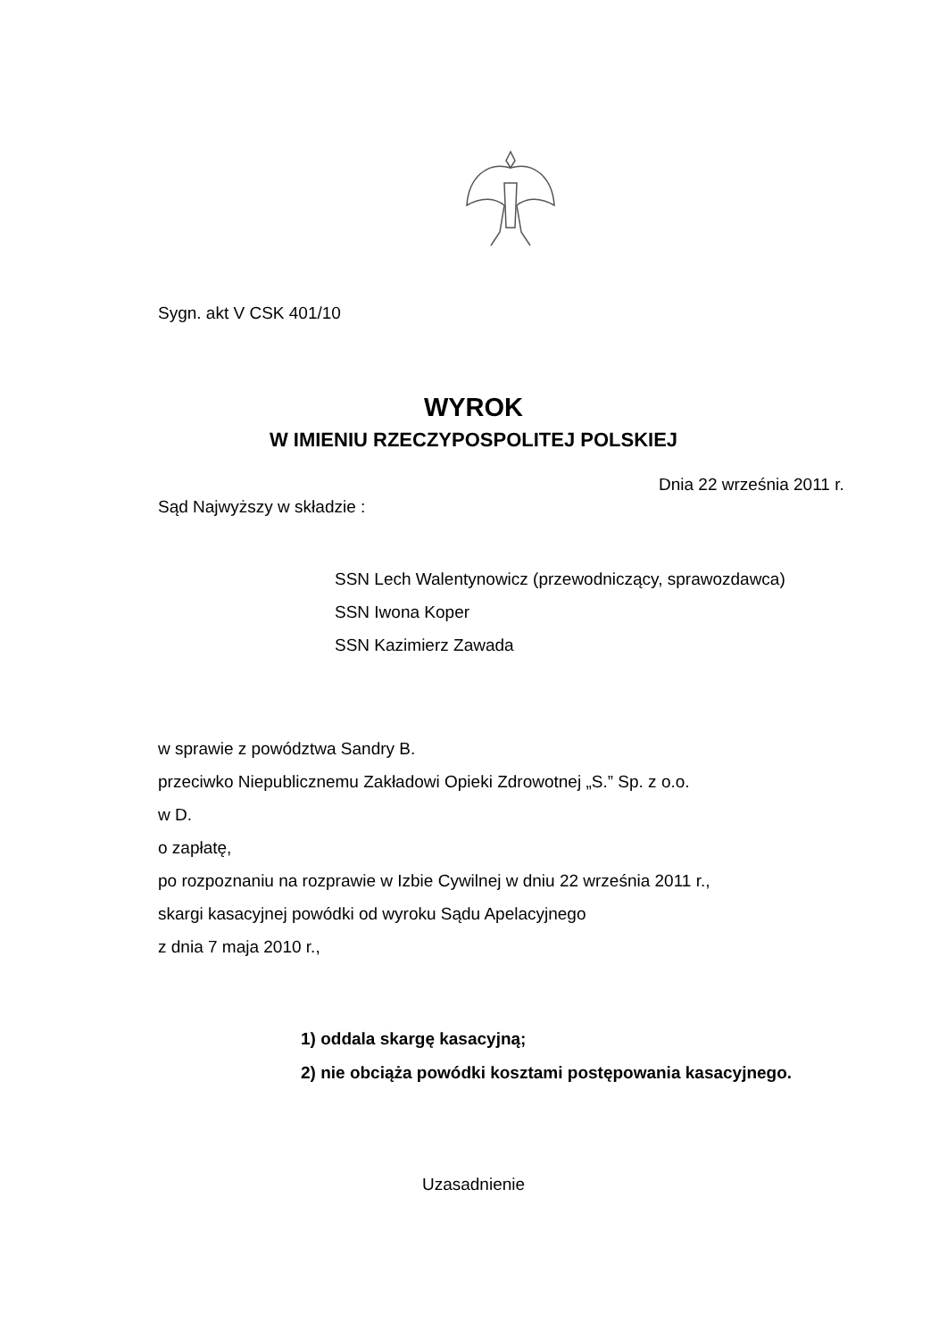Sygn. akt V CSK 401/10
WYROK
W IMIENIU RZECZYPOSPOLITEJ POLSKIEJ
Dnia 22 września 2011 r.
Sąd Najwyższy w składzie :
SSN Lech Walentynowicz (przewodniczący, sprawozdawca)
SSN Iwona Koper
SSN Kazimierz Zawada
w sprawie z powództwa Sandry B.
przeciwko Niepublicznemu Zakładowi Opieki Zdrowotnej „S.” Sp. z o.o.
w D.
o zapłatę,
po rozpoznaniu na rozprawie w Izbie Cywilnej w dniu 22 września 2011 r.,
skargi kasacyjnej powódki od wyroku Sądu Apelacyjnego
z dnia 7 maja 2010 r.,
1) oddala skargę kasacyjną;
2) nie obciąża powódki kosztami postępowania kasacyjnego.
Uzasadnienie